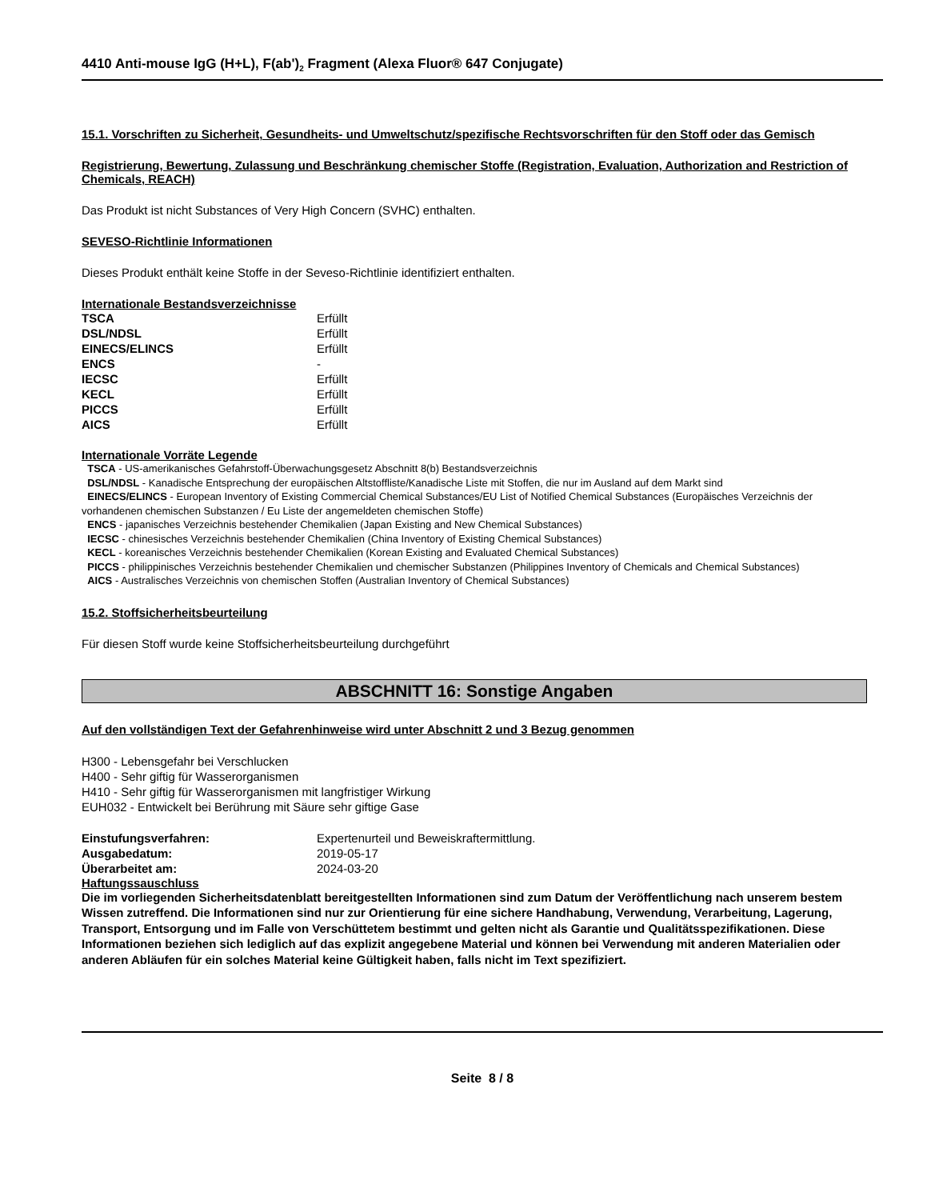4410 Anti-mouse IgG (H+L), F(ab')<sub>2</sub> Fragment (Alexa Fluor® 647 Conjugate)
15.1. Vorschriften zu Sicherheit, Gesundheits- und Umweltschutz/spezifische Rechtsvorschriften für den Stoff oder das Gemisch
Registrierung, Bewertung, Zulassung und Beschränkung chemischer Stoffe (Registration, Evaluation, Authorization and Restriction of Chemicals, REACH)
Das Produkt ist nicht Substances of Very High Concern (SVHC) enthalten.
SEVESO-Richtlinie Informationen
Dieses Produkt enthält keine Stoffe in der Seveso-Richtlinie identifiziert enthalten.
Internationale Bestandsverzeichnisse
| TSCA | Erfüllt |
| DSL/NDSL | Erfüllt |
| EINECS/ELINCS | Erfüllt |
| ENCS | - |
| IECSC | Erfüllt |
| KECL | Erfüllt |
| PICCS | Erfüllt |
| AICS | Erfüllt |
Internationale Vorräte Legende
TSCA - US-amerikanisches Gefahrstoff-Überwachungsgesetz Abschnitt 8(b) Bestandsverzeichnis
DSL/NDSL - Kanadische Entsprechung der europäischen Altstoffliste/Kanadische Liste mit Stoffen, die nur im Ausland auf dem Markt sind
EINECS/ELINCS - European Inventory of Existing Commercial Chemical Substances/EU List of Notified Chemical Substances (Europäisches Verzeichnis der vorhandenen chemischen Substanzen / Eu Liste der angemeldeten chemischen Stoffe)
ENCS - japanisches Verzeichnis bestehender Chemikalien (Japan Existing and New Chemical Substances)
IECSC - chinesisches Verzeichnis bestehender Chemikalien (China Inventory of Existing Chemical Substances)
KECL - koreanisches Verzeichnis bestehender Chemikalien (Korean Existing and Evaluated Chemical Substances)
PICCS - philippinisches Verzeichnis bestehender Chemikalien und chemischer Substanzen (Philippines Inventory of Chemicals and Chemical Substances)
AICS - Australisches Verzeichnis von chemischen Stoffen (Australian Inventory of Chemical Substances)
15.2. Stoffsicherheitsbeurteilung
Für diesen Stoff wurde keine Stoffsicherheitsbeurteilung durchgeführt
ABSCHNITT 16: Sonstige Angaben
Auf den vollständigen Text der Gefahrenhinweise wird unter Abschnitt 2 und 3 Bezug genommen
H300 - Lebensgefahr bei Verschlucken
H400 - Sehr giftig für Wasserorganismen
H410 - Sehr giftig für Wasserorganismen mit langfristiger Wirkung
EUH032 - Entwickelt bei Berührung mit Säure sehr giftige Gase
| Einstufungsverfahren: | Expertenurteil und Beweiskraftermittlung. |
| Ausgabedatum: | 2019-05-17 |
| Überarbeitet am: | 2024-03-20 |
Haftungssauschluss
Die im vorliegenden Sicherheitsdatenblatt bereitgestellten Informationen sind zum Datum der Veröffentlichung nach unserem bestem Wissen zutreffend. Die Informationen sind nur zur Orientierung für eine sichere Handhabung, Verwendung, Verarbeitung, Lagerung, Transport, Entsorgung und im Falle von Verschüttetem bestimmt und gelten nicht als Garantie und Qualitätsspezifikationen. Diese Informationen beziehen sich lediglich auf das explizit angegebene Material und können bei Verwendung mit anderen Materialien oder anderen Abläufen für ein solches Material keine Gültigkeit haben, falls nicht im Text spezifiziert.
Seite 8 / 8